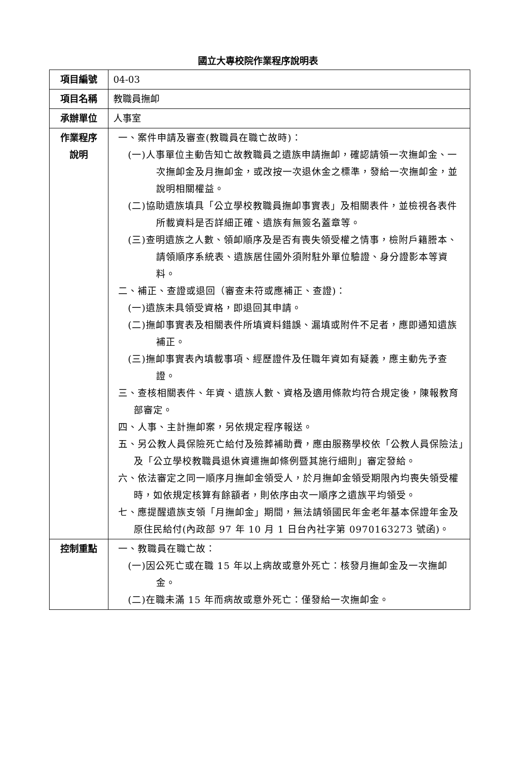國立大專校院作業程序說明表
| 項目編號 | 04-03 |
| 項目名稱 | 教職員撫卹 |
| 承辦單位 | 人事室 |
| 作業程序 說明 | 一、案件申請及審查(教職員在職亡故時)： (一)人事單位主動告知亡故教職員之遺族申請撫卹，確認請領一次撫卹金、一次撫卹金及月撫卹金，或改按一次退休金之標準，發給一次撫卹金，並說明相關權益。 (二)協助遺族填具「公立學校教職員撫卹事實表」及相關表件，並檢視各表件所載資料是否詳細正確、遺族有無簽名蓋章等。 (三)查明遺族之人數、領卹順序及是否有喪失領受權之情事，檢附戶籍謄本、請領順序系統表、遺族居住國外須附駐外單位驗證、身分證影本等資料。 二、補正、查證或退回（審查未符或應補正、查證)： (一)遺族未具領受資格，即退回其申請。 (二)撫卹事實表及相關表件所填資料錯誤、漏填或附件不足者，應即通知遺族補正。 (三)撫卹事實表內填載事項、經歷證件及任職年資如有疑義，應主動先予查證。 三、查核相關表件、年資、遺族人數、資格及適用條款均符合規定後，陳報教育部審定。 四、人事、主計撫卹案，另依規定程序報送。 五、另公教人員保險死亡給付及殮葬補助費，應由服務學校依「公教人員保險法」及「公立學校教職員退休資遣撫卹條例暨其施行細則」審定發給。 六、依法審定之同一順序月撫卹金領受人，於月撫卹金領受期限內均喪失領受權時，如依規定核算有餘額者，則依序由次一順序之遺族平均領受。 七、應提醒遺族支領「月撫卹金」期間，無法請領國民年金老年基本保證年金及原住民給付(內政部 97 年 10 月 1 日台內社字第 0970163273 號函)。 |
| 控制重點 | 一、教職員在職亡故： (一)因公死亡或在職 15 年以上病故或意外死亡：核發月撫卹金及一次撫卹金。 (二)在職未滿 15 年而病故或意外死亡：僅發給一次撫卹金。 |